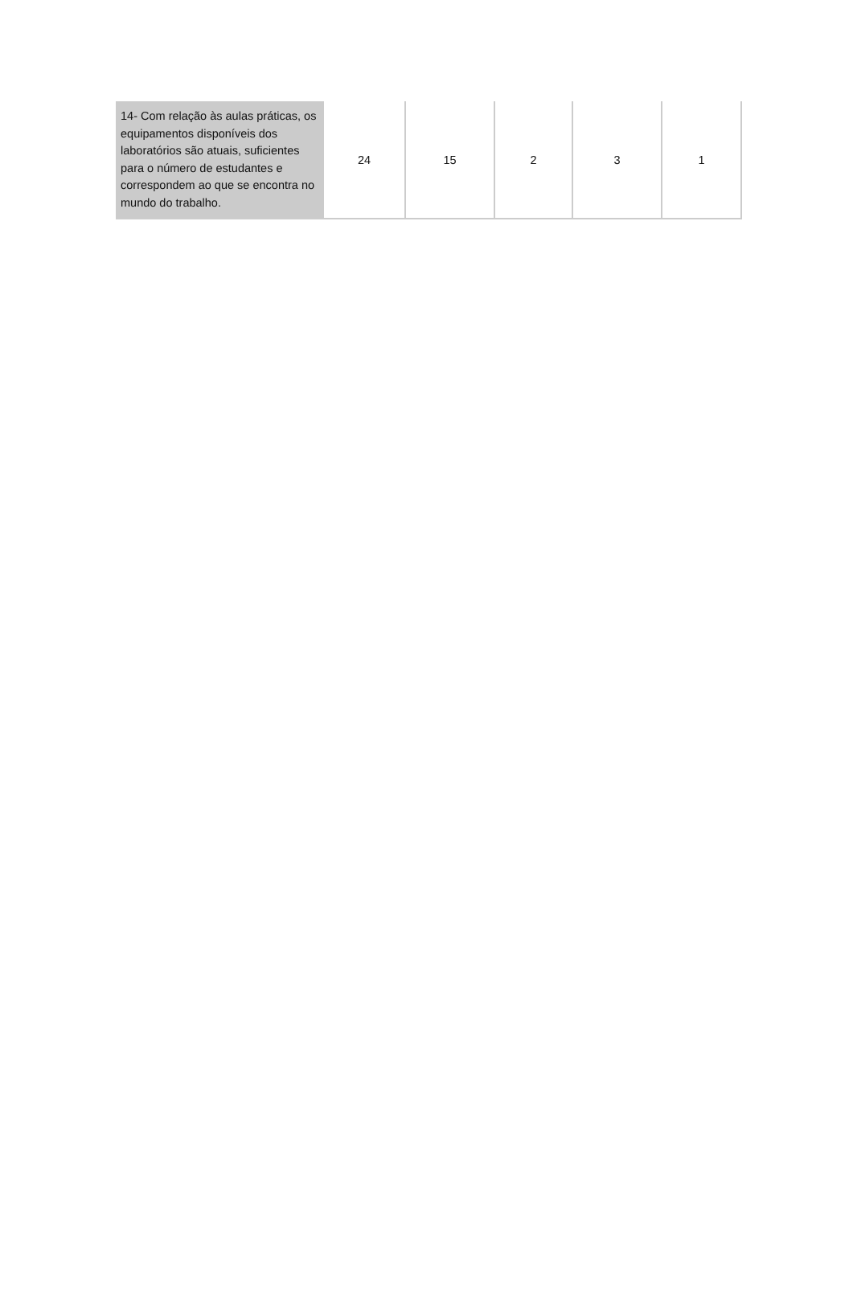| 14- Com relação às aulas práticas, os equipamentos disponíveis dos laboratórios são atuais, suficientes para o número de estudantes e correspondem ao que se encontra no mundo do trabalho. | 24 | 15 | 2 | 3 | 1 |